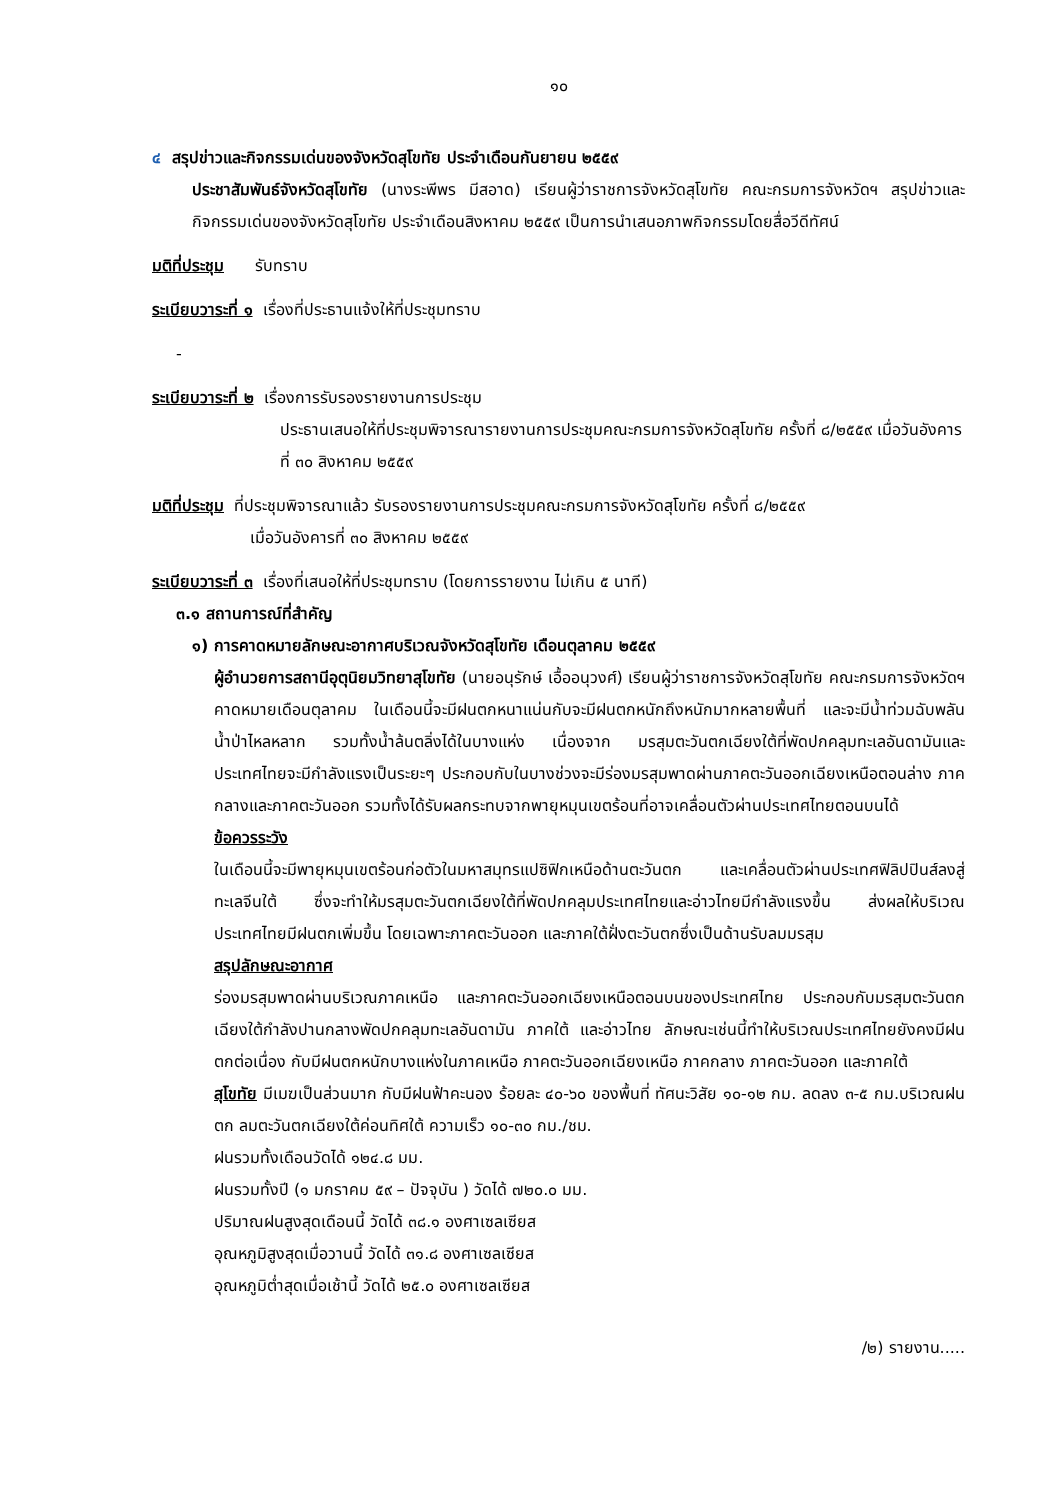๑๐
๔ สรุปข่าวและกิจกรรมเด่นของจังหวัดสุโขทัย ประจำเดือนกันยายน ๒๕๕๙
ประชาสัมพันธ์จังหวัดสุโขทัย (นางระพีพร มีสอาด) เรียนผู้ว่าราชการจังหวัดสุโขทัย คณะกรมการจังหวัดฯ สรุปข่าวและกิจกรรมเด่นของจังหวัดสุโขทัย ประจำเดือนสิงหาคม ๒๕๕๙ เป็นการนำเสนอภาพกิจกรรมโดยสื่อวีดีทัศน์
มติที่ประชุม รับทราบ
ระเบียบวาระที่ ๑ เรื่องที่ประธานแจ้งให้ที่ประชุมทราบ
-
ระเบียบวาระที่ ๒ เรื่องการรับรองรายงานการประชุม
ประธานเสนอให้ที่ประชุมพิจารณารายงานการประชุมคณะกรมการจังหวัดสุโขทัย ครั้งที่ ๘/๒๕๕๙ เมื่อวันอังคารที่ ๓๐ สิงหาคม ๒๕๕๙
มติที่ประชุม ที่ประชุมพิจารณาแล้ว รับรองรายงานการประชุมคณะกรมการจังหวัดสุโขทัย ครั้งที่ ๘/๒๕๕๙
เมื่อวันอังคารที่ ๓๐ สิงหาคม ๒๕๕๙
ระเบียบวาระที่ ๓ เรื่องที่เสนอให้ที่ประชุมทราบ (โดยการรายงาน ไม่เกิน ๕ นาที)
๓.๑ สถานการณ์ที่สำคัญ
๑) การคาดหมายลักษณะอากาศบริเวณจังหวัดสุโขทัย เดือนตุลาคม ๒๕๕๙
ผู้อำนวยการสถานีอุตุนิยมวิทยาสุโขทัย (นายอนุรักษ์ เอื้ออนุวงศ์) เรียนผู้ว่าราชการจังหวัดสุโขทัย คณะกรมการจังหวัดฯ คาดหมายเดือนตุลาคม ในเดือนนี้จะมีฝนตกหนาแน่นกับจะมีฝนตกหนักถึงหนักมากหลายพื้นที่ และจะมีน้ำท่วมฉับพลัน น้ำป่าไหลหลาก รวมทั้งน้ำล้นตลิ่งได้ในบางแห่ง เนื่องจาก มรสุมตะวันตกเฉียงใต้ที่พัดปกคลุมทะเลอันดามันและประเทศไทยจะมีกำลังแรงเป็นระยะๆ ประกอบกับในบางช่วงจะมีร่องมรสุมพาดผ่านภาคตะวันออกเฉียงเหนือตอนล่าง ภาคกลางและภาคตะวันออก รวมทั้งได้รับผลกระทบจากพายุหมุนเขตร้อนที่อาจเคลื่อนตัวผ่านประเทศไทยตอนบนได้
ข้อควรระวัง
ในเดือนนี้จะมีพายุหมุนเขตร้อนก่อตัวในมหาสมุทรแปซิฟิกเหนือด้านตะวันตก และเคลื่อนตัวผ่านประเทศฟิลิปปินส์ลงสู่ทะเลจีนใต้ ซึ่งจะทำให้มรสุมตะวันตกเฉียงใต้ที่พัดปกคลุมประเทศไทยและอ่าวไทยมีกำลังแรงขึ้น ส่งผลให้บริเวณประเทศไทยมีฝนตกเพิ่มขึ้น โดยเฉพาะภาคตะวันออก และภาคใต้ฝั่งตะวันตกซึ่งเป็นด้านรับลมมรสุม
สรุปลักษณะอากาศ
ร่องมรสุมพาดผ่านบริเวณภาคเหนือ และภาคตะวันออกเฉียงเหนือตอนบนของประเทศไทย ประกอบกับมรสุมตะวันตกเฉียงใต้กำลังปานกลางพัดปกคลุมทะเลอันดามัน ภาคใต้ และอ่าวไทย ลักษณะเช่นนี้ทำให้บริเวณประเทศไทยยังคงมีฝนตกต่อเนื่อง กับมีฝนตกหนักบางแห่งในภาคเหนือ ภาคตะวันออกเฉียงเหนือ ภาคกลาง ภาคตะวันออก และภาคใต้
สุโขทัย มีเมฆเป็นส่วนมาก กับมีฝนฟ้าคะนอง ร้อยละ ๔๐-๖๐ ของพื้นที่ ทัศนะวิสัย ๑๐-๑๒ กม. ลดลง ๓-๕ กม.บริเวณฝนตก ลมตะวันตกเฉียงใต้ค่อนทิศใต้ ความเร็ว ๑๐-๓๐ กม./ชม.
ฝนรวมทั้งเดือนวัดได้ ๑๒๔.๘ มม.
ฝนรวมทั้งปี (๑ มกราคม ๕๙ – ปัจจุบัน ) วัดได้ ๗๒๐.๐ มม.
ปริมาณฝนสูงสุดเดือนนี้ วัดได้ ๓๘.๑ องศาเซลเซียส
อุณหภูมิสูงสุดเมื่อวานนี้ วัดได้ ๓๑.๘ องศาเซลเซียส
อุณหภูมิต่ำสุดเมื่อเช้านี้ วัดได้ ๒๕.๐ องศาเซลเซียส
/๒) รายงาน.....